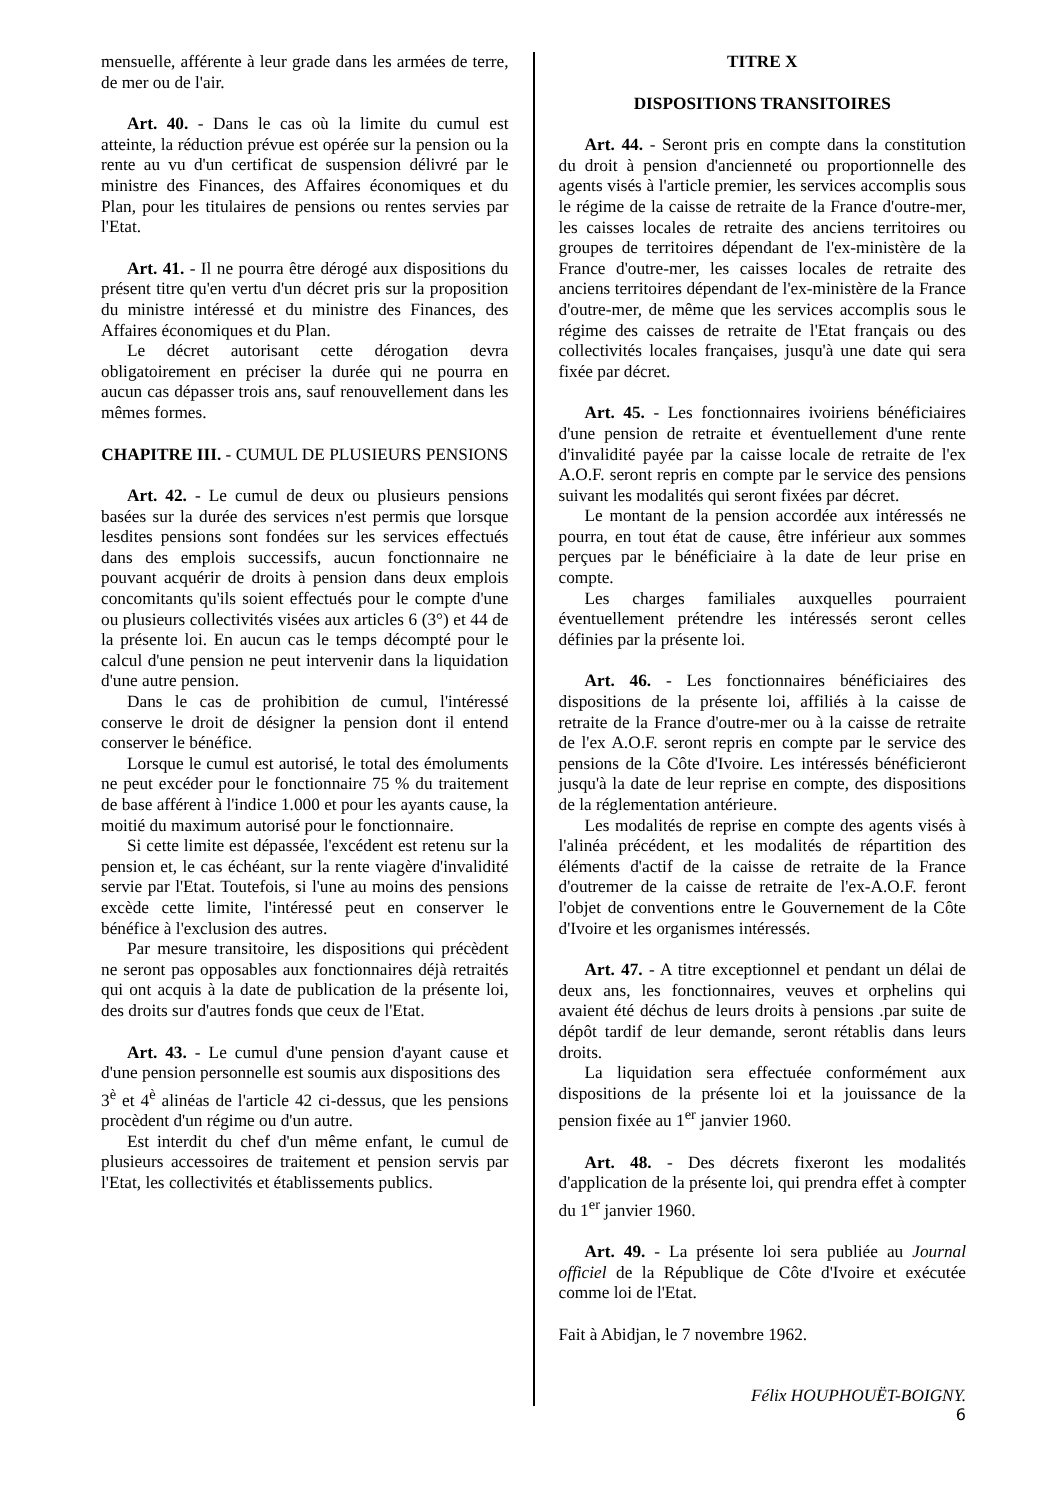mensuelle, afférente à leur grade dans les armées de terre, de mer ou de l'air.
Art. 40. - Dans le cas où la limite du cumul est atteinte, la réduction prévue est opérée sur la pension ou la rente au vu d'un certificat de suspension délivré par le ministre des Finances, des Affaires économiques et du Plan, pour les titulaires de pensions ou rentes servies par l'Etat.
Art. 41. - Il ne pourra être dérogé aux dispositions du présent titre qu'en vertu d'un décret pris sur la proposition du ministre intéressé et du ministre des Finances, des Affaires économiques et du Plan.
Le décret autorisant cette dérogation devra obligatoirement en préciser la durée qui ne pourra en aucun cas dépasser trois ans, sauf renouvellement dans les mêmes formes.
CHAPITRE III. - CUMUL DE PLUSIEURS PENSIONS
Art. 42. - Le cumul de deux ou plusieurs pensions basées sur la durée des services n'est permis que lorsque lesdites pensions sont fondées sur les services effectués dans des emplois successifs, aucun fonctionnaire ne pouvant acquérir de droits à pension dans deux emplois concomitants qu'ils soient effectués pour le compte d'une ou plusieurs collectivités visées aux articles 6 (3°) et 44 de la présente loi. En aucun cas le temps décompté pour le calcul d'une pension ne peut intervenir dans la liquidation d'une autre pension.
Dans le cas de prohibition de cumul, l'intéressé conserve le droit de désigner la pension dont il entend conserver le bénéfice.
Lorsque le cumul est autorisé, le total des émoluments ne peut excéder pour le fonctionnaire 75 % du traitement de base afférent à l'indice 1.000 et pour les ayants cause, la moitié du maximum autorisé pour le fonctionnaire.
Si cette limite est dépassée, l'excédent est retenu sur la pension et, le cas échéant, sur la rente viagère d'invalidité servie par l'Etat. Toutefois, si l'une au moins des pensions excède cette limite, l'intéressé peut en conserver le bénéfice à l'exclusion des autres.
Par mesure transitoire, les dispositions qui précèdent ne seront pas opposables aux fonctionnaires déjà retraités qui ont acquis à la date de publication de la présente loi, des droits sur d'autres fonds que ceux de l'Etat.
Art. 43. - Le cumul d'une pension d'ayant cause et d'une pension personnelle est soumis aux dispositions des
3<sup>è</sup> et 4<sup>è</sup> alinéas de l'article 42 ci-dessus, que les pensions procèdent d'un régime ou d'un autre.
Est interdit du chef d'un même enfant, le cumul de plusieurs accessoires de traitement et pension servis par l'Etat, les collectivités et établissements publics.
TITRE X
DISPOSITIONS TRANSITOIRES
Art. 44. - Seront pris en compte dans la constitution du droit à pension d'ancienneté ou proportionnelle des agents visés à l'article premier, les services accomplis sous le régime de la caisse de retraite de la France d'outre-mer, les caisses locales de retraite des anciens territoires ou groupes de territoires dépendant de l'ex-ministère de la France d'outre-mer, les caisses locales de retraite des anciens territoires dépendant de l'ex-ministère de la France d'outre-mer, de même que les services accomplis sous le régime des caisses de retraite de l'Etat français ou des collectivités locales françaises, jusqu'à une date qui sera fixée par décret.
Art. 45. - Les fonctionnaires ivoiriens bénéficiaires d'une pension de retraite et éventuellement d'une rente d'invalidité payée par la caisse locale de retraite de l'ex A.O.F. seront repris en compte par le service des pensions suivant les modalités qui seront fixées par décret.
Le montant de la pension accordée aux intéressés ne pourra, en tout état de cause, être inférieur aux sommes perçues par le bénéficiaire à la date de leur prise en compte.
Les charges familiales auxquelles pourraient éventuellement prétendre les intéressés seront celles définies par la présente loi.
Art. 46. - Les fonctionnaires bénéficiaires des dispositions de la présente loi, affiliés à la caisse de retraite de la France d'outre-mer ou à la caisse de retraite de l'ex A.O.F. seront repris en compte par le service des pensions de la Côte d'Ivoire. Les intéressés bénéficieront jusqu'à la date de leur reprise en compte, des dispositions de la réglementation antérieure.
Les modalités de reprise en compte des agents visés à l'alinéa précédent, et les modalités de répartition des éléments d'actif de la caisse de retraite de la France d'outremer de la caisse de retraite de l'ex-A.O.F. feront l'objet de conventions entre le Gouvernement de la Côte d'Ivoire et les organismes intéressés.
Art. 47. - A titre exceptionnel et pendant un délai de deux ans, les fonctionnaires, veuves et orphelins qui avaient été déchus de leurs droits à pensions .par suite de dépôt tardif de leur demande, seront rétablis dans leurs droits.
La liquidation sera effectuée conformément aux dispositions de la présente loi et la jouissance de la pension fixée au 1<sup>er</sup> janvier 1960.
Art. 48. - Des décrets fixeront les modalités d'application de la présente loi, qui prendra effet à compter du 1<sup>er</sup> janvier 1960.
Art. 49. - La présente loi sera publiée au Journal officiel de la République de Côte d'Ivoire et exécutée comme loi de l'Etat.
Fait à Abidjan, le 7 novembre 1962.
Félix HOUPHOUËT-BOIGNY.
6